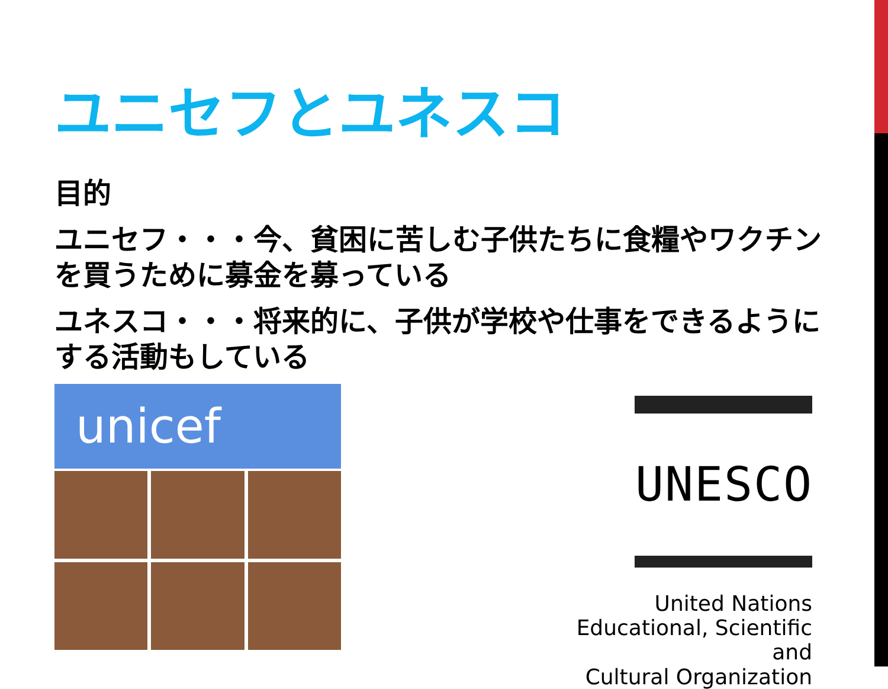ユニセフとユネスコ
目的
ユニセフ・・・今、貧困に苦しむ子供たちに食糧やワクチンを買うために募金を募っている
ユネスコ・・・将来的に、子供が学校や仕事をできるようにする活動もしている
unicef
UNESCO
United Nations
Educational, Scientific and
Cultural Organization